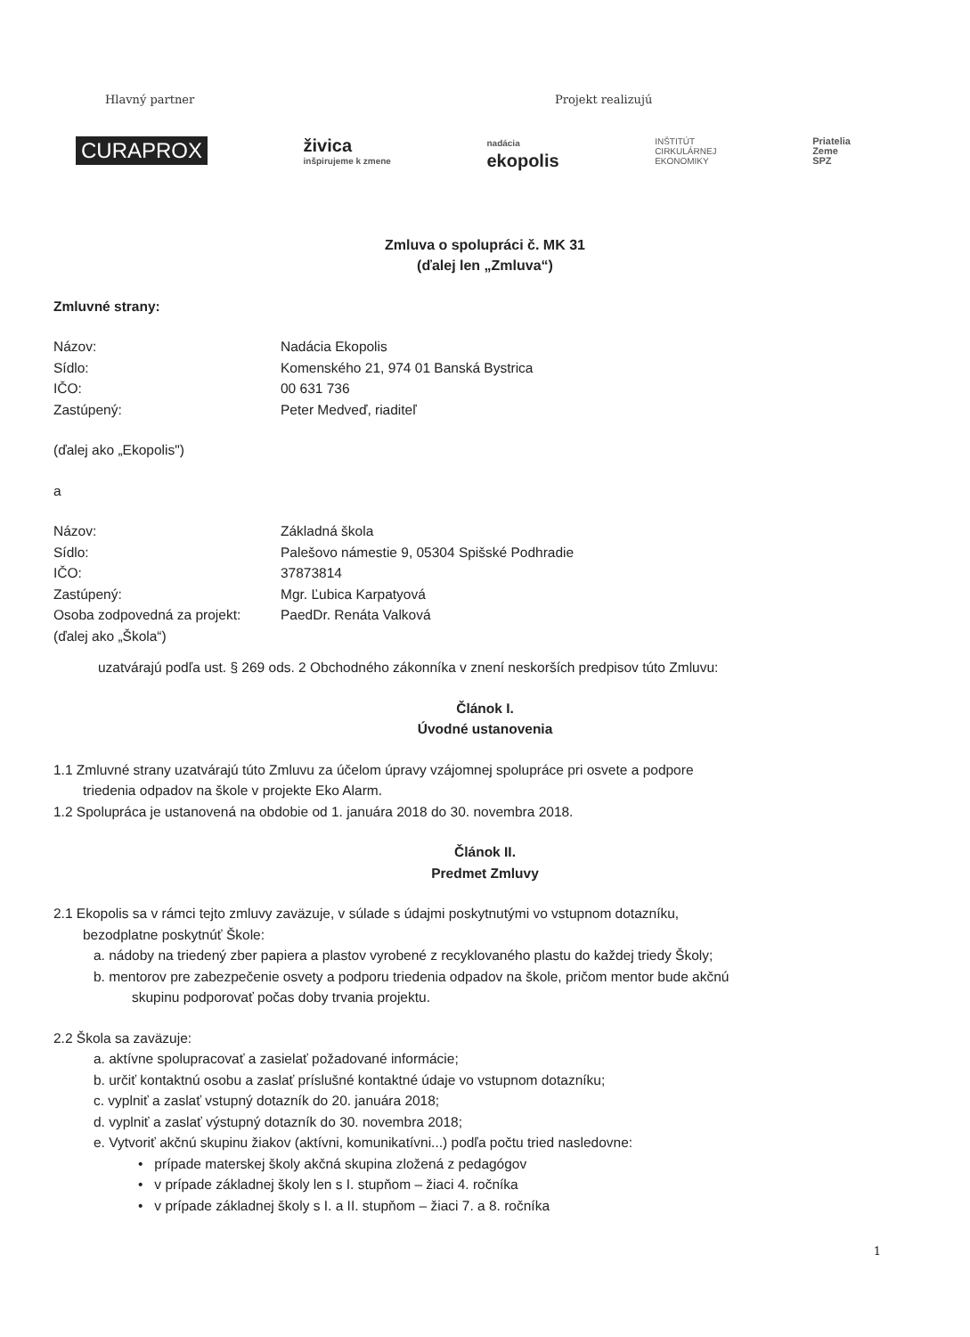Hlavný partner Projekt realizujú
CURAPROX
živica
inšpirujeme k zmene
nadácia
ekopolis
INŠTITÚT
CIRKULÁRNEJ
EKONOMIKY
Priatelia
Zeme
SPZ
Zmluva o spolupráci č. MK 31
(ďalej len „Zmluva“)
Zmluvné strany:
Názov: Nadácia Ekopolis
Sídlo: Komenského 21, 974 01 Banská Bystrica
IČO: 00 631 736
Zastúpený: Peter Medveď, riaditeľ
(ďalej ako „Ekopolis")
a
Názov: Základná škola
Sídlo: Palešovo námestie 9, 05304 Spišské Podhradie
IČO: 37873814
Zastúpený: Mgr. Ľubica Karpatyová
Osoba zodpovedná za projekt:
PaedDr. Renáta Valková
(ďalej ako „Škola“)
uzatvárajú podľa ust. § 269 ods. 2 Obchodného zákonníka v znení neskorších predpisov túto Zmluvu:
Článok I.
Úvodné ustanovenia
1.1 Zmluvné strany uzatvárajú túto Zmluvu za účelom úpravy vzájomnej spolupráce pri osvete a podpore
triedenia odpadov na škole v projekte Eko Alarm.
1.2 Spolupráca je ustanovená na obdobie od 1. januára 2018 do 30. novembra 2018.
Článok II.
Predmet Zmluvy
2.1 Ekopolis sa v rámci tejto zmluvy zaväzuje, v súlade s údajmi poskytnutými vo vstupnom dotazníku,
bezodplatne poskytnúť Škole:
a. nádoby na triedený zber papiera a plastov vyrobené z recyklovaného plastu do každej triedy Školy;
b. mentorov pre zabezpečenie osvety a podporu triedenia odpadov na škole, pričom mentor bude akčnú
skupinu podporovať počas doby trvania projektu.
2.2 Škola sa zaväzuje:
a. aktívne spolupracovať a zasielať požadované informácie;
b. určiť kontaktnú osobu a zaslať príslušné kontaktné údaje vo vstupnom dotazníku;
c. vyplniť a zaslať vstupný dotazník do 20. januára 2018;
d. vyplniť a zaslať výstupný dotazník do 30. novembra 2018;
e. Vytvoriť akčnú skupinu žiakov (aktívni, komunikatívni...) podľa počtu tried nasledovne:
• prípade materskej školy akčná skupina zložená z pedagógov
• v prípade základnej školy len s I. stupňom – žiaci 4. ročníka
• v prípade základnej školy s I. a II. stupňom – žiaci 7. a 8. ročníka
1